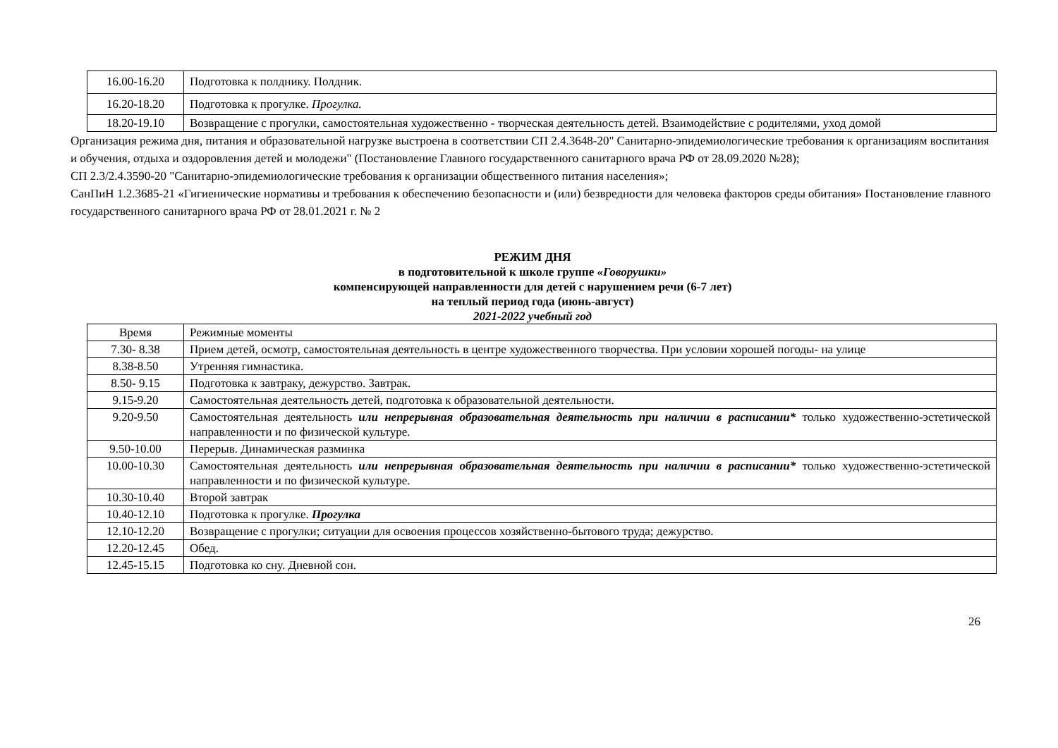| 16.00-16.20 | Подготовка к полднику. Полдник. |
| 16.20-18.20 | Подготовка к прогулке. Прогулка. |
| 18.20-19.10 | Возвращение с прогулки, самостоятельная художественно - творческая деятельность детей. Взаимодействие с родителями, уход домой |
Организация режима дня, питания и образовательной нагрузке выстроена в соответствии СП 2.4.3648-20" Санитарно-эпидемиологические требования к организациям воспитания и обучения, отдыха и оздоровления детей и молодежи" (Постановление Главного государственного санитарного врача РФ от 28.09.2020 №28);
СП 2.3/2.4.3590-20 "Санитарно-эпидемиологические требования к организации общественного питания населения»;
СанПиН 1.2.3685-21 «Гигиенические нормативы и требования к обеспечению безопасности и (или) безвредности для человека факторов среды обитания» Постановление главного государственного санитарного врача РФ от 28.01.2021 г. № 2
РЕЖИМ ДНЯ
в подготовительной к школе группе «Говорушки»
компенсирующей направленности для детей с нарушением речи (6-7 лет)
на теплый период года (июнь-август)
2021-2022 учебный год
| Время | Режимные моменты |
| 7.30- 8.38 | Прием детей, осмотр, самостоятельная деятельность в центре художественного творчества. При условии хорошей погоды- на улице |
| 8.38-8.50 | Утренняя гимнастика. |
| 8.50- 9.15 | Подготовка к завтраку, дежурство. Завтрак. |
| 9.15-9.20 | Самостоятельная деятельность детей, подготовка к образовательной деятельности. |
| 9.20-9.50 | Самостоятельная деятельность или непрерывная образовательная деятельность при наличии в расписании* только художественно-эстетической направленности и по физической культуре. |
| 9.50-10.00 | Перерыв. Динамическая разминка |
| 10.00-10.30 | Самостоятельная деятельность или непрерывная образовательная деятельность при наличии в расписании* только художественно-эстетической направленности и по физической культуре. |
| 10.30-10.40 | Второй завтрак |
| 10.40-12.10 | Подготовка к прогулке. Прогулка |
| 12.10-12.20 | Возвращение с прогулки; ситуации для освоения процессов хозяйственно-бытового труда; дежурство. |
| 12.20-12.45 | Обед. |
| 12.45-15.15 | Подготовка ко сну. Дневной сон. |
26